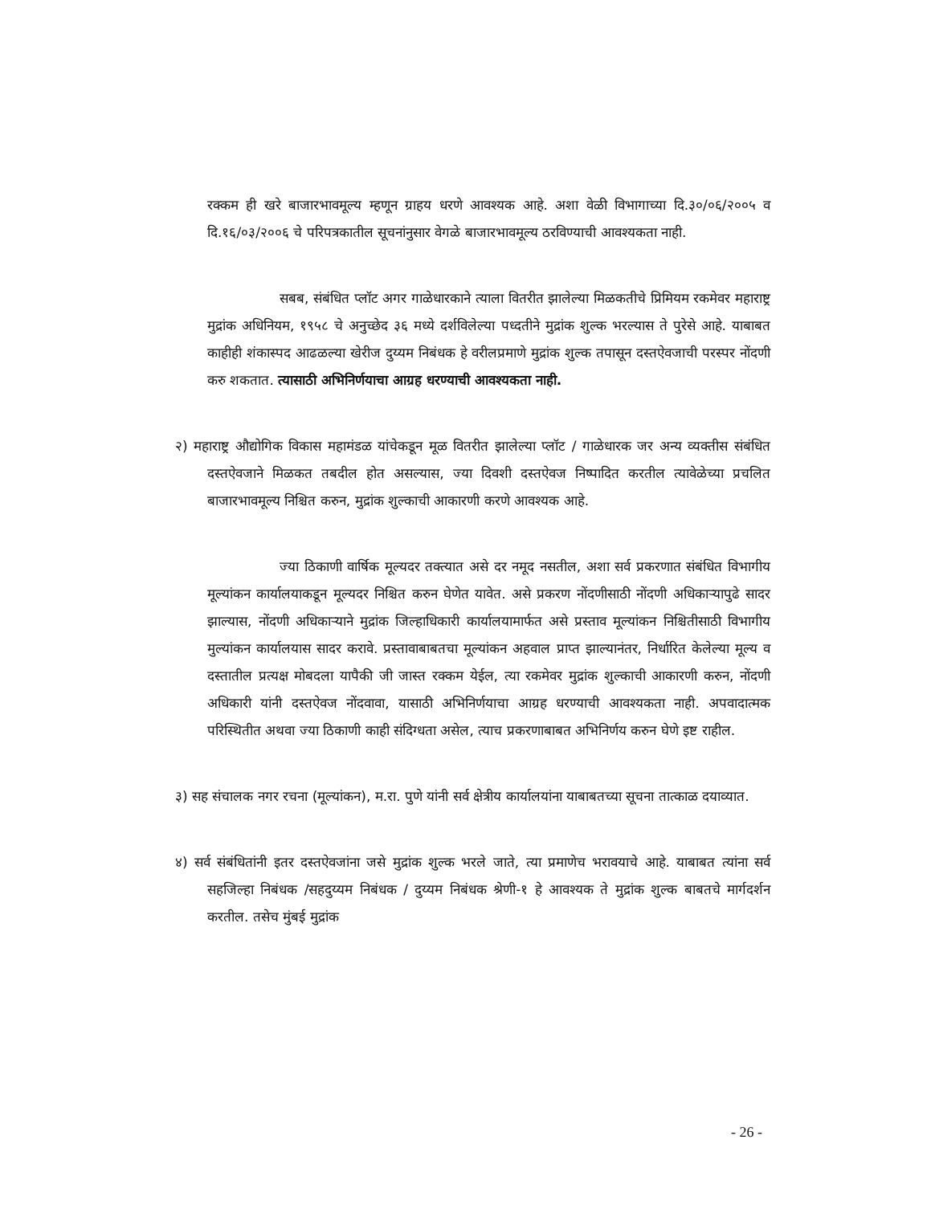रक्कम ही खरे बाजारभावमूल्य म्हणून ग्राहय धरणे आवश्यक आहे. अशा वेळी विभागाच्या दि.३०/०६/२००५ व दि.१६/०३/२००६ चे परिपत्रकातील सूचनांनुसार वेगळे बाजारभावमूल्य ठरविण्याची आवश्यकता नाही.
सबब, संबंधित प्लॉट अगर गाळेधारकाने त्याला वितरीत झालेल्या मिळकतीचे प्रिमियम रकमेवर महाराष्ट्र मुद्रांक अधिनियम, १९५८ चे अनुच्छेद ३६ मध्ये दर्शविलेल्या पध्दतीने मुद्रांक शुल्क भरल्यास ते पुरेसे आहे. याबाबत काहीही शंकास्पद आढळल्या खेरीज दुय्यम निबंधक हे वरीलप्रमाणे मुद्रांक शुल्क तपासून दस्तऐवजाची परस्पर नोंदणी करु शकतात. त्यासाठी अभिनिर्णयाचा आग्रह धरण्याची आवश्यकता नाही.
२) महाराष्ट्र औद्योगिक विकास महामंडळ यांचेकडून मूळ वितरीत झालेल्या प्लॉट / गाळेधारक जर अन्य व्यक्तीस संबंधित दस्तऐवजाने मिळकत तबदील होत असल्यास, ज्या दिवशी दस्तऐवज निष्पादित करतील त्यावेळेच्या प्रचलित बाजारभावमूल्य निश्चित करुन, मुद्रांक शुल्काची आकारणी करणे आवश्यक आहे.
ज्या ठिकाणी वार्षिक मूल्यदर तक्त्यात असे दर नमूद नसतील, अशा सर्व प्रकरणात संबंधित विभागीय मूल्यांकन कार्यालयाकडून मूल्यदर निश्चित करुन घेणेत यावेत. असे प्रकरण नोंदणीसाठी नोंदणी अधिकाऱ्यापुढे सादर झाल्यास, नोंदणी अधिकाऱ्याने मुद्रांक जिल्हाधिकारी कार्यालयामार्फत असे प्रस्ताव मूल्यांकन निश्चितीसाठी विभागीय मुल्यांकन कार्यालयास सादर करावे. प्रस्तावाबाबतचा मूल्यांकन अहवाल प्राप्त झाल्यानंतर, निर्धारित केलेल्या मूल्य व दस्तातील प्रत्यक्ष मोबदला यापैकी जी जास्त रक्कम येईल, त्या रकमेवर मुद्रांक शुल्काची आकारणी करुन, नोंदणी अधिकारी यांनी दस्तऐवज नोंदवावा, यासाठी अभिनिर्णयाचा आग्रह धरण्याची आवश्यकता नाही. अपवादात्मक परिस्थितीत अथवा ज्या ठिकाणी काही संदिग्धता असेल, त्याच प्रकरणाबाबत अभिनिर्णय करुन घेणे इष्ट राहील.
३) सह संचालक नगर रचना (मूल्यांकन), म.रा. पुणे यांनी सर्व क्षेत्रीय कार्यालयांना याबाबतच्या सूचना तात्काळ दयाव्यात.
४) सर्व संबंधितांनी इतर दस्तऐवजांना जसे मुद्रांक शुल्क भरले जाते, त्या प्रमाणेच भरावयाचे आहे. याबाबत त्यांना सर्व सहजिल्हा निबंधक /सहदुय्यम निबंधक / दुय्यम निबंधक श्रेणी-१ हे आवश्यक ते मुद्रांक शुल्क बाबतचे मार्गदर्शन करतील. तसेच मुंबई मुद्रांक
- 26 -